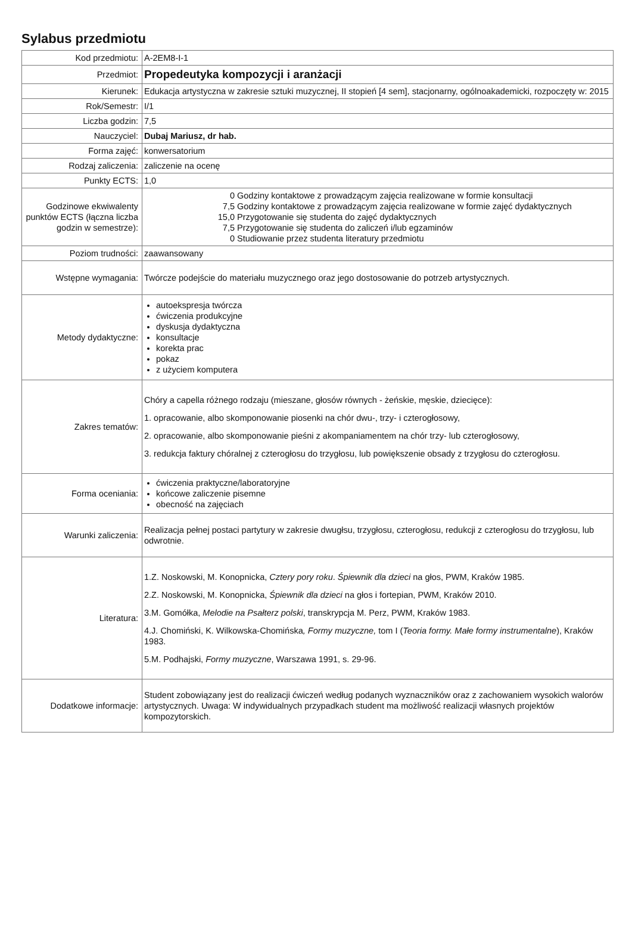Sylabus przedmiotu
| Kod przedmiotu: | A-2EM8-I-1 |
| Przedmiot: | Propedeutyka kompozycji i aranżacji |
| Kierunek: | Edukacja artystyczna w zakresie sztuki muzycznej, II stopień [4 sem], stacjonarny, ogólnoakademicki, rozpoczęty w: 2015 |
| Rok/Semestr: | I/1 |
| Liczba godzin: | 7,5 |
| Nauczyciel: | Dubaj Mariusz, dr hab. |
| Forma zajęć: | konwersatorium |
| Rodzaj zaliczenia: | zaliczenie na ocenę |
| Punkty ECTS: | 1,0 |
| Godzinowe ekwiwalenty punktów ECTS (łączna liczba godzin w semestrze): | / 0 / Godziny kontaktowe z prowadzącym zajęcia realizowane w formie konsultacji / / 7,5 / Godziny kontaktowe z prowadzącym zajęcia realizowane w formie zajęć dydaktycznych / / 15,0 / Przygotowanie się studenta do zajęć dydaktycznych / / 7,5 / Przygotowanie się studenta do zaliczeń i/lub egzaminów / / 0 / Studiowanie przez studenta literatury przedmiotu / |
| Poziom trudności: | zaawansowany |
| Wstępne wymagania: | Twórcze podejście do materiału muzycznego oraz jego dostosowanie do potrzeb artystycznych. |
| Metody dydaktyczne: | autoekspresja twórcza ćwiczenia produkcyjne dyskusja dydaktyczna konsultacje korekta prac pokaz z użyciem komputera |
| Zakres tematów: | Chóry a capella różnego rodzaju (mieszane, głosów równych - żeńskie, męskie, dziecięce): 1. opracowanie, albo skomponowanie piosenki na chór dwu-, trzy- i czterogłosowy, 2. opracowanie, albo skomponowanie pieśni z akompaniamentem na chór trzy- lub czterogłosowy, 3. redukcja faktury chóralnej z czterogłosu do trzygłosu, lub powiększenie obsady z trzygłosu do czterogłosu. |
| Forma oceniania: | ćwiczenia praktyczne/laboratoryjne końcowe zaliczenie pisemne obecność na zajęciach |
| Warunki zaliczenia: | Realizacja pełnej postaci partytury w zakresie dwugłsu, trzygłosu, czterogłosu, redukcji z czterogłosu do trzygłosu, lub odwrotnie. |
| Literatura: | 1.Z. Noskowski, M. Konopnicka, Cztery pory roku . Śpiewnik dla dzieci na głos, PWM, Kraków 1985. 2.Z. Noskowski, M. Konopnicka, Śpiewnik dla dzieci na głos i fortepian, PWM, Kraków 2010. 3.M. Gomółka, Melodie na Psałterz polski , transkrypcja M. Perz, PWM, Kraków 1983. 4.J. Chomiński, K. Wilkowska-Chomińska , Formy muzyczne, tom I ( Teoria formy. Małe formy instrumentalne ), Kraków 1983. 5.M. Podhajski, Formy muzyczne , Warszawa 1991, s. 29-96. |
| Dodatkowe informacje: | Student zobowiązany jest do realizacji ćwiczeń według podanych wyznaczników oraz z zachowaniem wysokich walorów artystycznych. Uwaga: W indywidualnych przypadkach student ma możliwość realizacji własnych projektów kompozytorskich. |